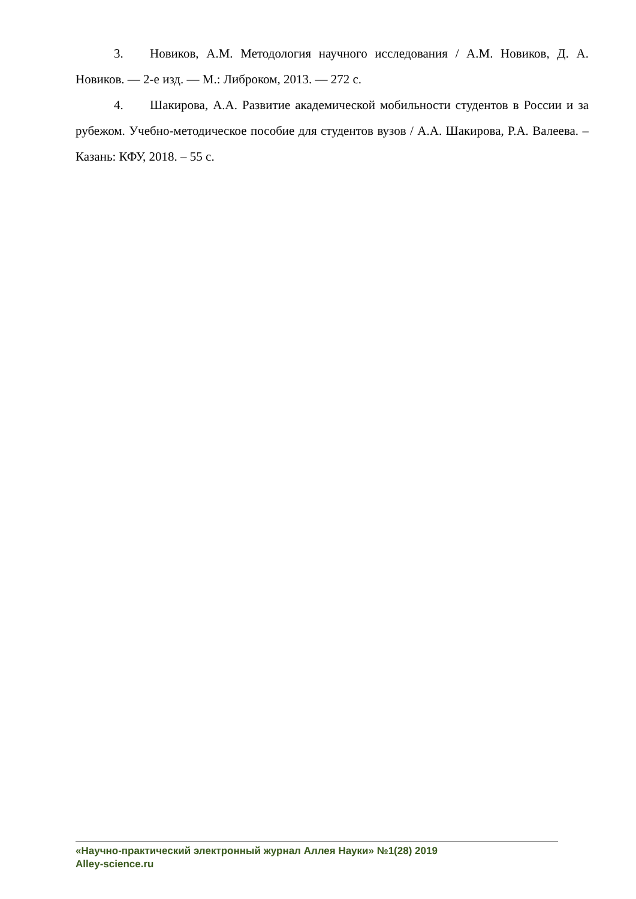3. Новиков, А.М. Методология научного исследования / А.М. Новиков, Д. А. Новиков. — 2-е изд. — М.: Либроком, 2013. — 272 с.
4. Шакирова, А.А. Развитие академической мобильности студентов в России и за рубежом. Учебно-методическое пособие для студентов вузов / А.А. Шакирова, Р.А. Валеева. – Казань: КФУ, 2018. – 55 с.
«Научно-практический электронный журнал Аллея Науки» №1(28) 2019
Alley-science.ru